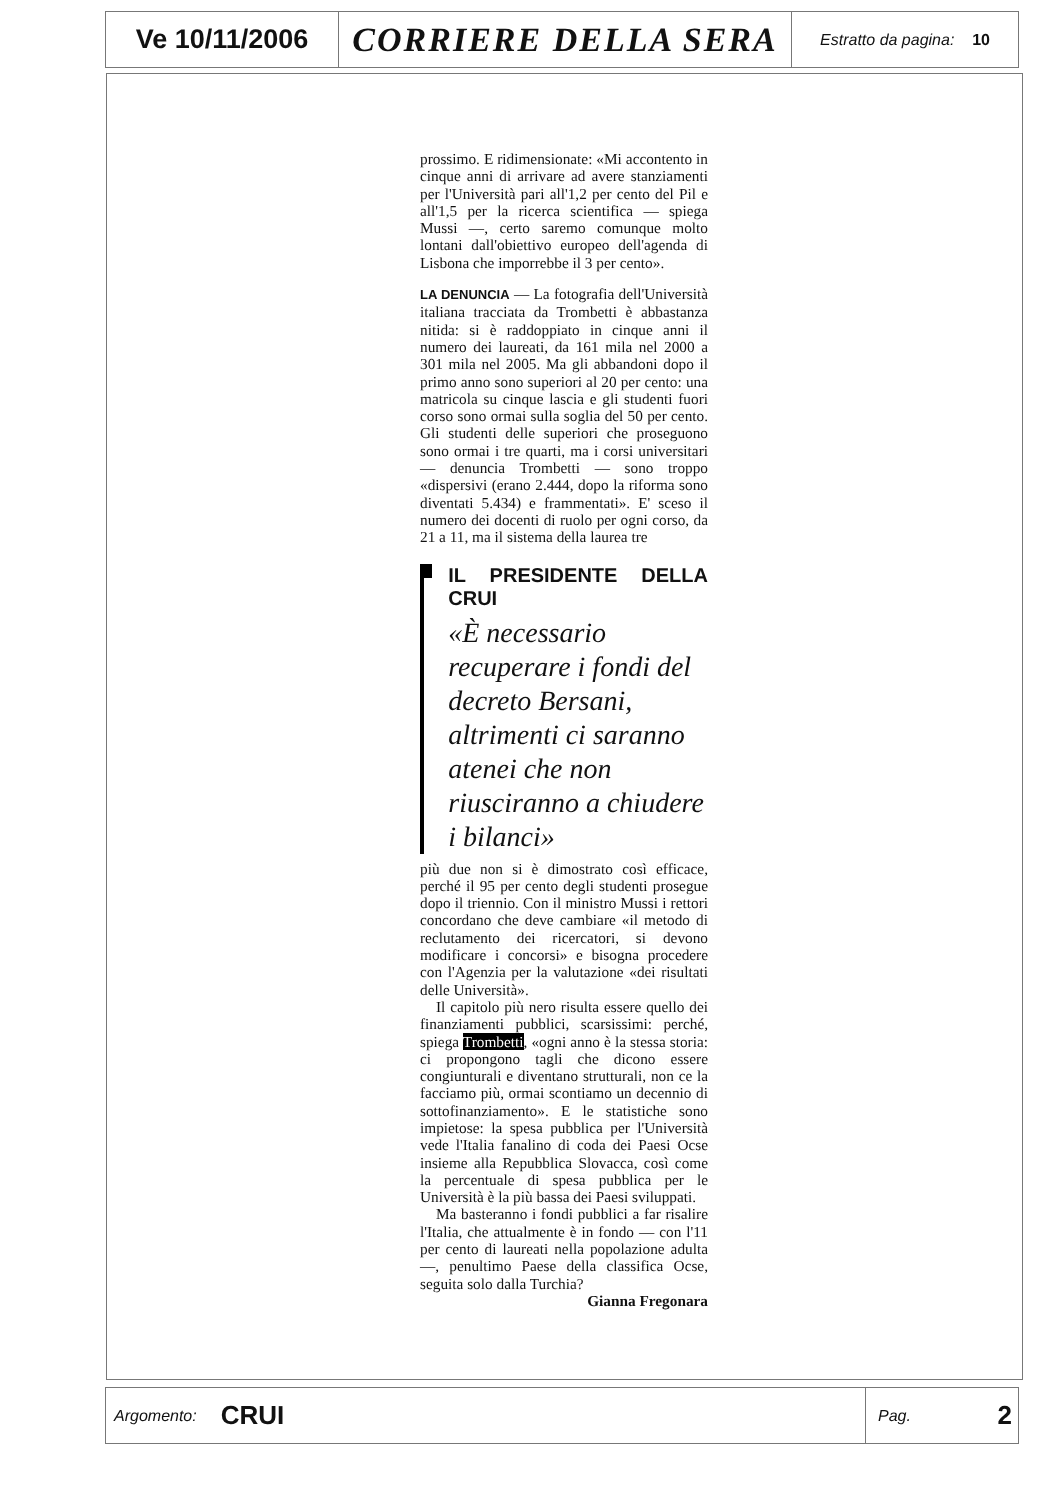Ve 10/11/2006
CORRIERE DELLA SERA
Estratto da pagina: 10
prossimo. E ridimensionate: «Mi accontento in cinque anni di arrivare ad avere stanziamenti per l'Università pari all'1,2 per cento del Pil e all'1,5 per la ricerca scientifica — spiega Mussi —, certo saremo comunque molto lontani dall'obiettivo europeo dell'agenda di Lisbona che imporrebbe il 3 per cento».
LA DENUNCIA — La fotografia dell'Università italiana tracciata da Trombetti è abbastanza nitida: si è raddoppiato in cinque anni il numero dei laureati, da 161 mila nel 2000 a 301 mila nel 2005. Ma gli abbandoni dopo il primo anno sono superiori al 20 per cento: una matricola su cinque lascia e gli studenti fuori corso sono ormai sulla soglia del 50 per cento. Gli studenti delle superiori che proseguono sono ormai i tre quarti, ma i corsi universitari — denuncia Trombetti — sono troppo «dispersivi (erano 2.444, dopo la riforma sono diventati 5.434) e frammentati». E' sceso il numero dei docenti di ruolo per ogni corso, da 21 a 11, ma il sistema della laurea tre
IL PRESIDENTE DELLA CRUI
«È necessario recuperare i fondi del decreto Bersani, altrimenti ci saranno atenei che non riusciranno a chiudere i bilanci»
più due non si è dimostrato così efficace, perché il 95 per cento degli studenti prosegue dopo il triennio. Con il ministro Mussi i rettori concordano che deve cambiare «il metodo di reclutamento dei ricercatori, si devono modificare i concorsi» e bisogna procedere con l'Agenzia per la valutazione «dei risultati delle Università».
Il capitolo più nero risulta essere quello dei finanziamenti pubblici, scarsissimi: perché, spiega Trombetti, «ogni anno è la stessa storia: ci propongono tagli che dicono essere congiunturali e diventano strutturali, non ce la facciamo più, ormai scontiamo un decennio di sottofinanziamento». E le statistiche sono impietose: la spesa pubblica per l'Università vede l'Italia fanalino di coda dei Paesi Ocse insieme alla Repubblica Slovacca, così come la percentuale di spesa pubblica per le Università è la più bassa dei Paesi sviluppati.
Ma basteranno i fondi pubblici a far risalire l'Italia, che attualmente è in fondo — con l'11 per cento di laureati nella popolazione adulta —, penultimo Paese della classifica Ocse, seguita solo dalla Turchia?
Gianna Fregonara
Argomento: CRUI Pag. 2